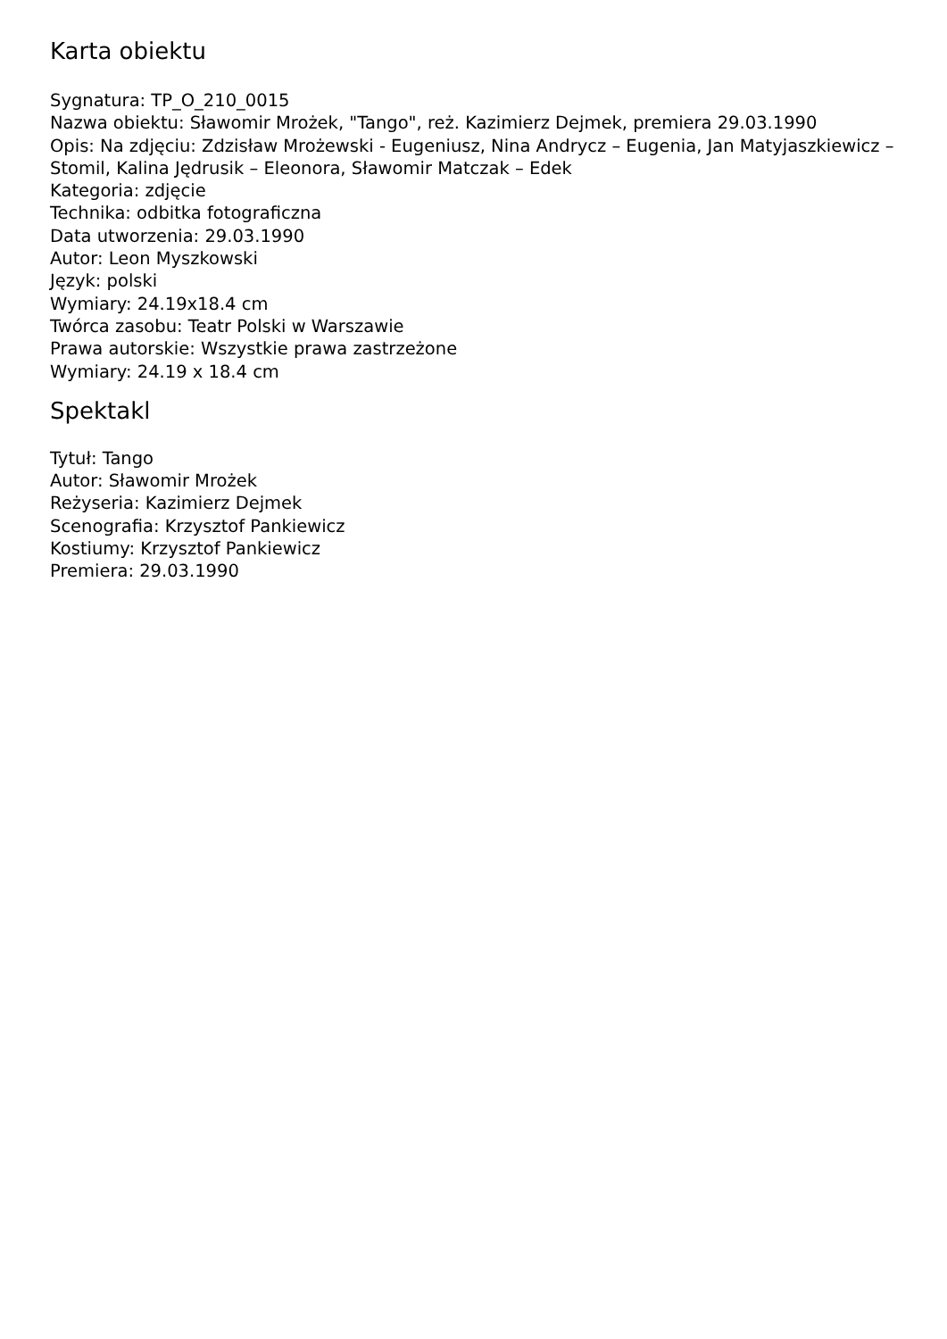Karta obiektu
Sygnatura: TP_O_210_0015
Nazwa obiektu: Sławomir Mrożek, "Tango", reż. Kazimierz Dejmek, premiera 29.03.1990
Opis: Na zdjęciu: Zdzisław Mrożewski - Eugeniusz, Nina Andrycz – Eugenia, Jan Matyjaszkiewicz – Stomil, Kalina Jędrusik – Eleonora, Sławomir Matczak – Edek
Kategoria: zdjęcie
Technika: odbitka fotograficzna
Data utworzenia: 29.03.1990
Autor: Leon Myszkowski
Język: polski
Wymiary: 24.19x18.4 cm
Twórca zasobu: Teatr Polski w Warszawie
Prawa autorskie: Wszystkie prawa zastrzeżone
Wymiary: 24.19 x 18.4 cm
Spektakl
Tytuł: Tango
Autor: Sławomir Mrożek
Reżyseria: Kazimierz Dejmek
Scenografia: Krzysztof Pankiewicz
Kostiumy: Krzysztof Pankiewicz
Premiera: 29.03.1990